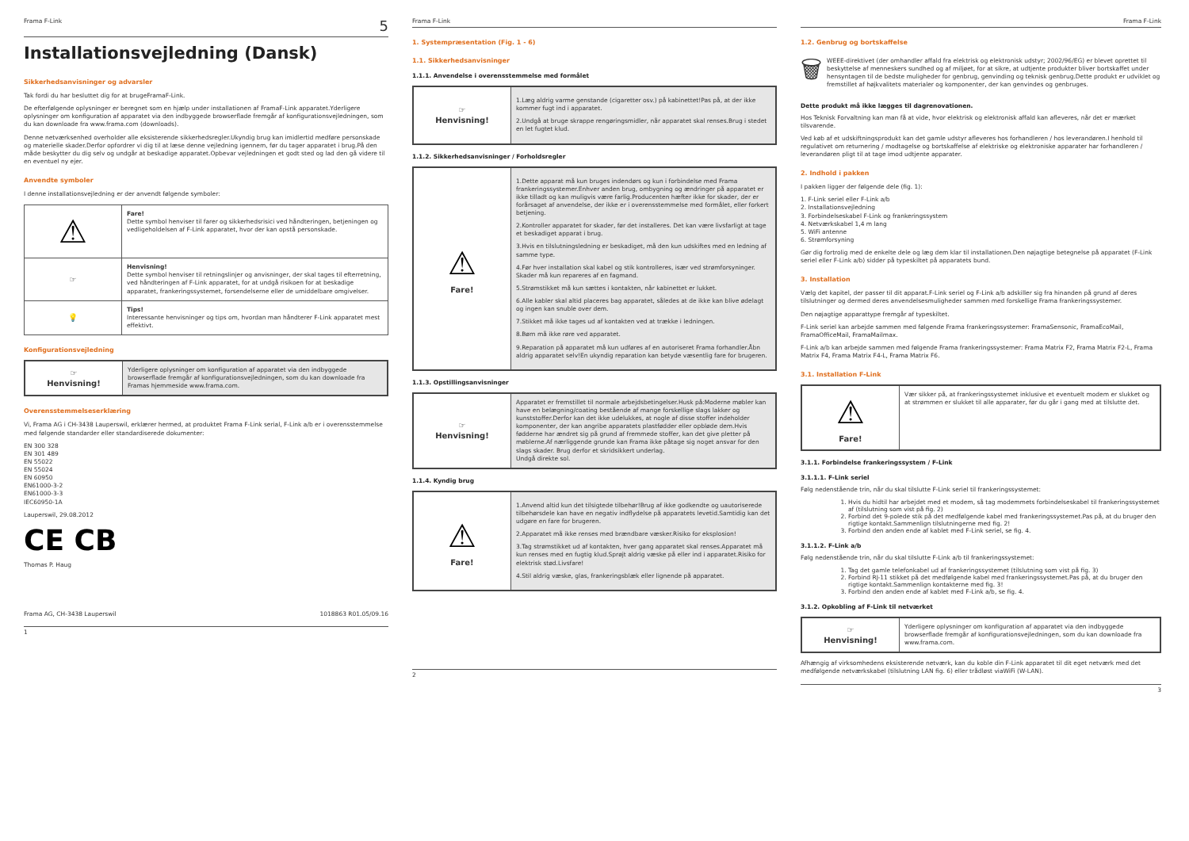Frama F-Link 5
Installationsvejledning (Dansk)
Sikkerhedsanvisninger og advarsler
Tak fordi du har besluttet dig for at brugeFramaF-Link.
De efterfølgende oplysninger er beregnet som en hjælp under installationen af FramaF-Link apparatet.Yderligere oplysninger om konfiguration af apparatet via den indbyggede browserflade fremgår af konfigurationsvejledningen, som du kan downloade fra www.frama.com (downloads).
Denne netværksenhed overholder alle eksisterende sikkerhedsregler.Ukyndig brug kan imidlertid medføre personskade og materielle skader.Derfor opfordrer vi dig til at læse denne vejledning igennem, før du tager apparatet i brug.På den måde beskytter du dig selv og undgår at beskadige apparatet.Opbevar vejledningen et godt sted og lad den gå videre til en eventuel ny ejer.
Anvendte symboler
I denne installationsvejledning er der anvendt følgende symboler:
| ⚠ | Fare! Dette symbol henviser til farer og sikkerhedsrisici ved håndteringen, betjeningen og vedligeholdelsen af F-Link apparatet, hvor der kan opstå personskade. |
| ☞ | Henvisning! Dette symbol henviser til retningslinjer og anvisninger, der skal tages til efterretning, ved håndteringen af F-Link apparatet, for at undgå risikoen for at beskadige apparatet, frankeringssystemet, forsendelserne eller de umiddelbare omgivelser. |
| 💡 | Tips! Interessante henvisninger og tips om, hvordan man håndterer F-Link apparatet mest effektivt. |
Konfigurationsvejledning
| ☞ Henvisning! | Yderligere oplysninger om konfiguration af apparatet via den indbyggede browserflade fremgår af konfigurationsvejledningen, som du kan downloade fra Framas hjemmeside www.frama.com. |
Overensstemmelseserklæring
Vi, Frama AG i CH-3438 Lauperswil, erklærer hermed, at produktet Frama F-Link serial, F-Link a/b er i overensstemmelse med følgende standarder eller standardiserede dokumenter:
EN 300 328
EN 301 489
EN 55022
EN 55024
EN 60950
EN61000-3-2
EN61000-3-3
IEC60950-1A
Lauperswil, 29.08.2012
CE CB
Thomas P. Haug
Frama AG, CH-3438 Lauperswil 1018863 R01.05/09.16
1
Frama F-Link
1. Systempræsentation (Fig. 1 - 6)
1.1. Sikkerhedsanvisninger
1.1.1. Anvendelse i overensstemmelse med formålet
| ☞ Henvisning! | 1.Læg aldrig varme genstande (cigaretter osv.) på kabinettet!Pas på, at der ikke kommer fugt ind i apparatet. 2.Undgå at bruge skrappe rengøringsmidler, når apparatet skal renses.Brug i stedet en let fugtet klud. |
1.1.2. Sikkerhedsanvisninger / Forholdsregler
| ⚠ Fare! | 1.Dette apparat må kun bruges indendørs og kun i forbindelse med Frama frankeringssystemer.Enhver anden brug, ombygning og ændringer på apparatet er ikke tilladt og kan muligvis være farlig.Producenten hæfter ikke for skader, der er forårsaget af anvendelse, der ikke er i overensstemmelse med formålet, eller forkert betjening. 2.Kontroller apparatet for skader, før det installeres. Det kan være livsfarligt at tage et beskadiget apparat i brug. 3.Hvis en tilslutningsledning er beskadiget, må den kun udskiftes med en ledning af samme type. 4.Før hver installation skal kabel og stik kontrolleres, især ved strømforsyninger. Skader må kun repareres af en fagmand. 5.Strømstikket må kun sættes i kontakten, når kabinettet er lukket. 6.Alle kabler skal altid placeres bag apparatet, således at de ikke kan blive ødelagt og ingen kan snuble over dem. 7.Stikket må ikke tages ud af kontakten ved at trække i ledningen. 8.Børn må ikke røre ved apparatet. 9.Reparation på apparatet må kun udføres af en autoriseret Frama forhandler.Åbn aldrig apparatet selv!En ukyndig reparation kan betyde væsentlig fare for brugeren. |
1.1.3. Opstillingsanvisninger
| ☞ Henvisning! | Apparatet er fremstillet til normale arbejdsbetingelser.Husk på:Moderne møbler kan have en belægning/coating bestående af mange forskellige slags lakker og kunststoffer.Derfor kan det ikke udelukkes, at nogle af disse stoffer indeholder komponenter, der kan angribe apparatets plastfødder eller opbløde dem.Hvis fødderne har ændret sig på grund af fremmede stoffer, kan det give pletter på møblerne.Af nærliggende grunde kan Frama ikke påtage sig noget ansvar for den slags skader. Brug derfor et skridsikkert underlag. Undgå direkte sol. |
1.1.4. Kyndig brug
| ⚠ Fare! | 1.Anvend altid kun det tilsigtede tilbehør!Brug af ikke godkendte og uautoriserede tilbehørsdele kan have en negativ indflydelse på apparatets levetid.Samtidig kan det udgøre en fare for brugeren. 2.Apparatet må ikke renses med brændbare væsker.Risiko for eksplosion! 3.Tag strømstikket ud af kontakten, hver gang apparatet skal renses.Apparatet må kun renses med en fugtig klud.Sprøjt aldrig væske på eller ind i apparatet.Risiko for elektrisk stød.Livsfare! 4.Stil aldrig væske, glas, frankeringsblæk eller lignende på apparatet. |
2
Frama F-Link
1.2. Genbrug og bortskaffelse
🗑
WEEE-direktivet (der omhandler affald fra elektrisk og elektronisk udstyr; 2002/96/EG) er blevet oprettet til beskyttelse af menneskers sundhed og af miljøet, for at sikre, at udtjente produkter bliver bortskaffet under hensyntagen til de bedste muligheder for genbrug, genvinding og teknisk genbrug.Dette produkt er udviklet og fremstillet af højkvalitets materialer og komponenter, der kan genvindes og genbruges.
Dette produkt må ikke lægges til dagrenovationen.
Hos Teknisk Forvaltning kan man få at vide, hvor elektrisk og elektronisk affald kan afleveres, når det er mærket tilsvarende.
Ved køb af et udskiftningsprodukt kan det gamle udstyr afleveres hos forhandleren / hos leverandøren.I henhold til regulativet om returnering / modtagelse og bortskaffelse af elektriske og elektroniske apparater har forhandleren / leverandøren pligt til at tage imod udtjente apparater.
2. Indhold i pakken
I pakken ligger der følgende dele (fig. 1):
1. F-Link seriel eller F-Link a/b
2. Installationsvejledning
3. Forbindelseskabel F-Link og frankeringssystem
4. Netværkskabel 1,4 m lang
5. WiFi antenne
6. Strømforsyning
Gør dig fortrolig med de enkelte dele og læg dem klar til installationen.Den nøjagtige betegnelse på apparatet (F-Link seriel eller F-Link a/b) sidder på typeskiltet på apparatets bund.
3. Installation
Vælg det kapitel, der passer til dit apparat.F-Link seriel og F-Link a/b adskiller sig fra hinanden på grund af deres tilslutninger og dermed deres anvendelsesmuligheder sammen med forskellige Frama frankeringssystemer.
Den nøjagtige apparattype fremgår af typeskiltet.
F-Link seriel kan arbejde sammen med følgende Frama frankeringssystemer: FramaSensonic, FramaEcoMail, FramaOfficeMail, FramaMailmax.
F-Link a/b kan arbejde sammen med følgende Frama frankeringssystemer: Frama Matrix F2, Frama Matrix F2-L, Frama Matrix F4, Frama Matrix F4-L, Frama Matrix F6.
3.1. Installation F-Link
| ⚠ Fare! | Vær sikker på, at frankeringssystemet inklusive et eventuelt modem er slukket og at strømmen er slukket til alle apparater, før du går i gang med at tilslutte det. |
3.1.1. Forbindelse frankeringssystem / F-Link
3.1.1.1. F-Link seriel
Følg nedenstående trin, når du skal tilslutte F-Link seriel til frankeringssystemet:
1. Hvis du hidtil har arbejdet med et modem, så tag modemmets forbindelseskabel til frankeringssystemet af (tilslutning som vist på fig. 2)
2. Forbind det 9-polede stik på det medfølgende kabel med frankeringssystemet.Pas på, at du bruger den rigtige kontakt.Sammenlign tilslutningerne med fig. 2!
3. Forbind den anden ende af kablet med F-Link seriel, se fig. 4.
3.1.1.2. F-Link a/b
Følg nedenstående trin, når du skal tilslutte F-Link a/b til frankeringssystemet:
1. Tag det gamle telefonkabel ud af frankeringssystemet (tilslutning som vist på fig. 3)
2. Forbind RJ-11 stikket på det medfølgende kabel med frankeringssystemet.Pas på, at du bruger den rigtige kontakt.Sammenlign kontakterne med fig. 3!
3. Forbind den anden ende af kablet med F-Link a/b, se fig. 4.
3.1.2. Opkobling af F-Link til netværket
| ☞ Henvisning! | Yderligere oplysninger om konfiguration af apparatet via den indbyggede browserflade fremgår af konfigurationsvejledningen, som du kan downloade fra www.frama.com. |
Afhængig af virksomhedens eksisterende netværk, kan du koble din F-Link apparatet til dit eget netværk med det medfølgende netværkskabel (tilslutning LAN fig. 6) eller trådløst viaWiFi (W-LAN).
3